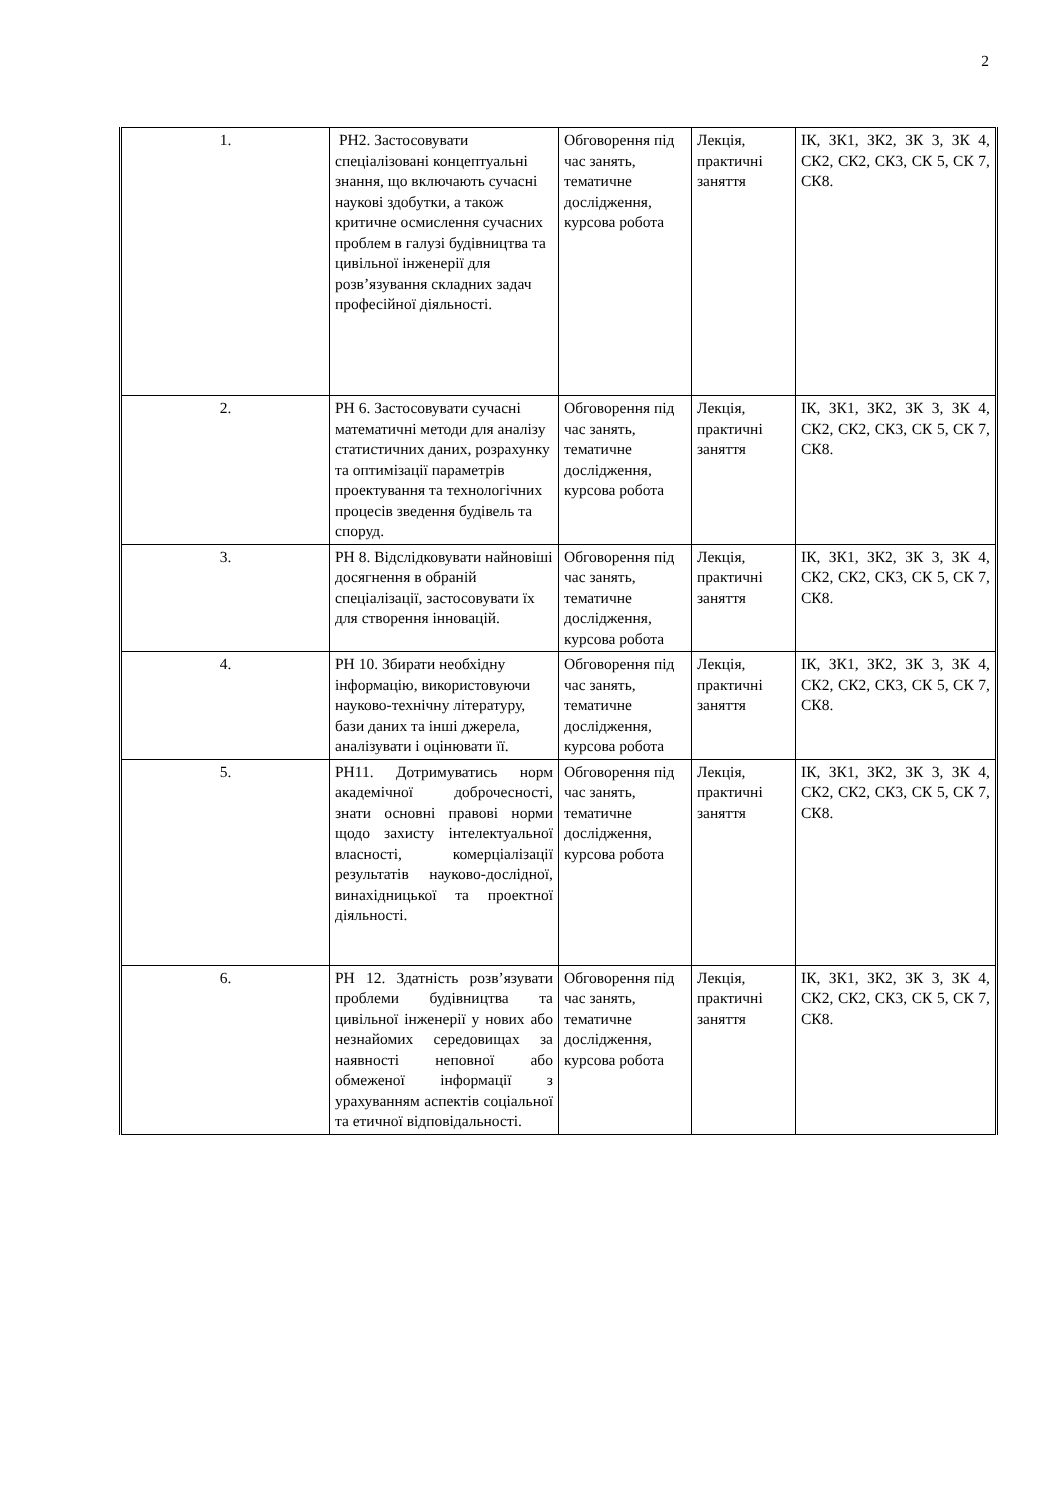2
| 1. | РН2. Застосовувати спеціалізовані концептуальні знання, що включають сучасні наукові здобутки, а також критичне осмислення сучасних проблем в галузі будівництва та цивільної інженерії для розв’язування складних задач професійної діяльності. | Обговорення під час занять, тематичне дослідження, курсова робота | Лекція, практичні заняття | ІК, ЗК1, ЗК2, ЗК 3, ЗК 4, СК2, СК2, СК3, СК 5, СК 7, СК8. |
| 2. | РН 6. Застосовувати сучасні математичні методи для аналізу статистичних даних, розрахунку та оптимізації параметрів проектування та технологічних процесів зведення будівель та споруд. | Обговорення під час занять, тематичне дослідження, курсова робота | Лекція, практичні заняття | ІК, ЗК1, ЗК2, ЗК 3, ЗК 4, СК2, СК2, СК3, СК 5, СК 7, СК8. |
| 3. | РН 8. Відслідковувати найновіші досягнення в обраній спеціалізації, застосовувати їх для створення інновацій. | Обговорення під час занять, тематичне дослідження, курсова робота | Лекція, практичні заняття | ІК, ЗК1, ЗК2, ЗК 3, ЗК 4, СК2, СК2, СК3, СК 5, СК 7, СК8. |
| 4. | РН 10. Збирати необхідну інформацію, використовуючи науково-технічну літературу, бази даних та інші джерела, аналізувати і оцінювати її. | Обговорення під час занять, тематичне дослідження, курсова робота | Лекція, практичні заняття | ІК, ЗК1, ЗК2, ЗК 3, ЗК 4, СК2, СК2, СК3, СК 5, СК 7, СК8. |
| 5. | РН11. Дотримуватись норм академічної доброчесності, знати основні правові норми щодо захисту інтелектуальної власності, комерціалізації результатів науково-дослідної, винахідницької та проектної діяльності. | Обговорення під час занять, тематичне дослідження, курсова робота | Лекція, практичні заняття | ІК, ЗК1, ЗК2, ЗК 3, ЗК 4, СК2, СК2, СК3, СК 5, СК 7, СК8. |
| 6. | РН 12. Здатність розв’язувати проблеми будівництва та цивільної інженерії у нових або незнайомих середовищах за наявності неповної або обмеженої інформації з урахуванням аспектів соціальної та етичної відповідальності. | Обговорення під час занять, тематичне дослідження, курсова робота | Лекція, практичні заняття | ІК, ЗК1, ЗК2, ЗК 3, ЗК 4, СК2, СК2, СК3, СК 5, СК 7, СК8. |